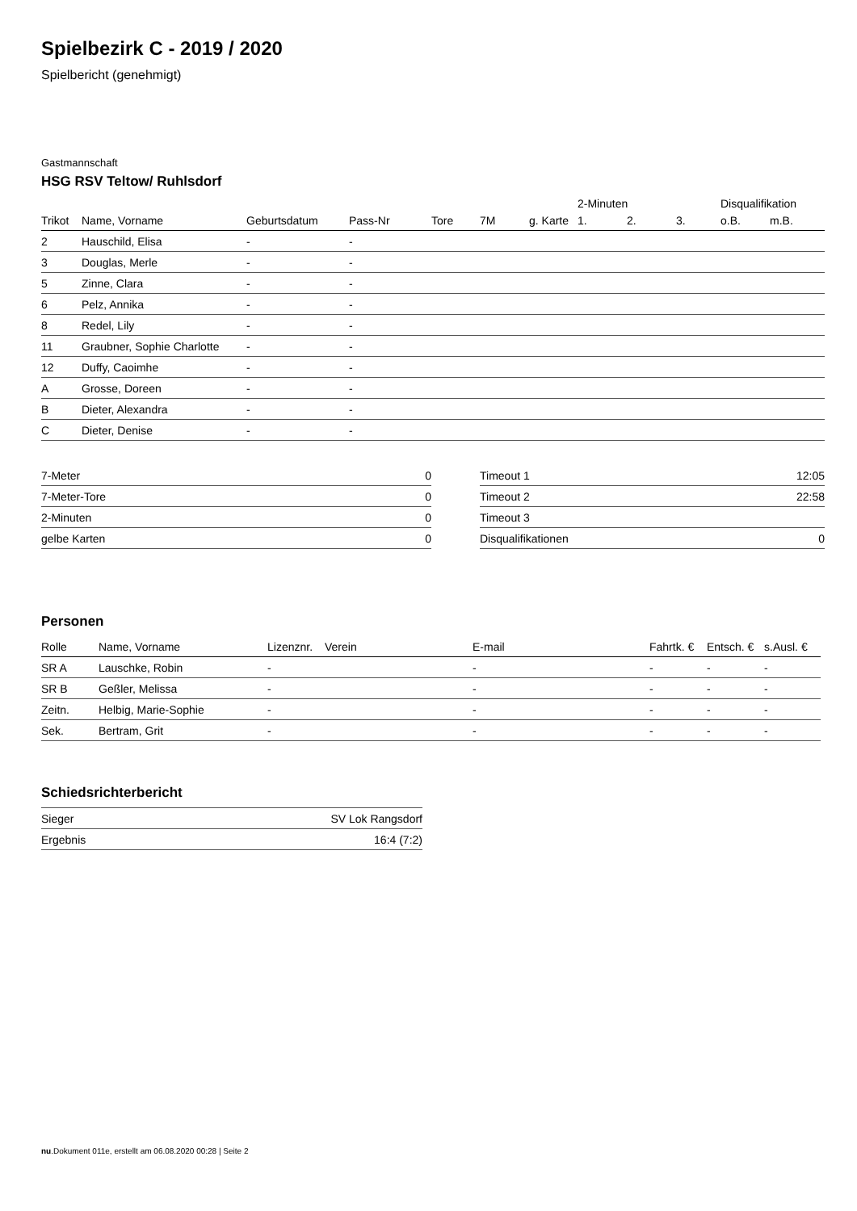Spielbezirk C - 2019 / 2020
Spielbericht (genehmigt)
Gastmannschaft
HSG RSV Teltow/ Ruhlsdorf
| | | | | | | | 2-Minuten | | | Disqualifikation | |
| --- | --- | --- | --- | --- | --- | --- | --- | --- | --- | --- | --- |
| Trikot | Name, Vorname | Geburtsdatum | Pass-Nr | Tore | 7M | g. Karte | 1. | 2. | 3. | o.B. | m.B. |
| 2 | Hauschild, Elisa | - | - | | | | | | | | |
| 3 | Douglas, Merle | - | - | | | | | | | | |
| 5 | Zinne, Clara | - | - | | | | | | | | |
| 6 | Pelz, Annika | - | - | | | | | | | | |
| 8 | Redel, Lily | - | - | | | | | | | | |
| 11 | Graubner, Sophie Charlotte | - | - | | | | | | | | |
| 12 | Duffy, Caoimhe | - | - | | | | | | | | |
| A | Grosse, Doreen | - | - | | | | | | | | |
| B | Dieter, Alexandra | - | - | | | | | | | | |
| C | Dieter, Denise | - | - | | | | | | | | |
| 7-Meter | 0 |
| 7-Meter-Tore | 0 |
| 2-Minuten | 0 |
| gelbe Karten | 0 |
| Timeout 1 | 12:05 |
| Timeout 2 | 22:58 |
| Timeout 3 | |
| Disqualifikationen | 0 |
Personen
| Rolle | Name, Vorname | Lizenznr. | Verein | E-mail | Fahrtk. € | Entsch. € | s.Ausl. € |
| --- | --- | --- | --- | --- | --- | --- | --- |
| SR A | Lauschke, Robin | - | | - | - | - | - |
| SR B | Geßler, Melissa | - | | - | - | - | - |
| Zeitn. | Helbig, Marie-Sophie | - | | - | - | - | - |
| Sek. | Bertram, Grit | - | | - | - | - | - |
Schiedsrichterbericht
| Sieger | SV Lok Rangsdorf |
| Ergebnis | 16:4 (7:2) |
nu.Dokument 011e, erstellt am 06.08.2020 00:28 | Seite 2